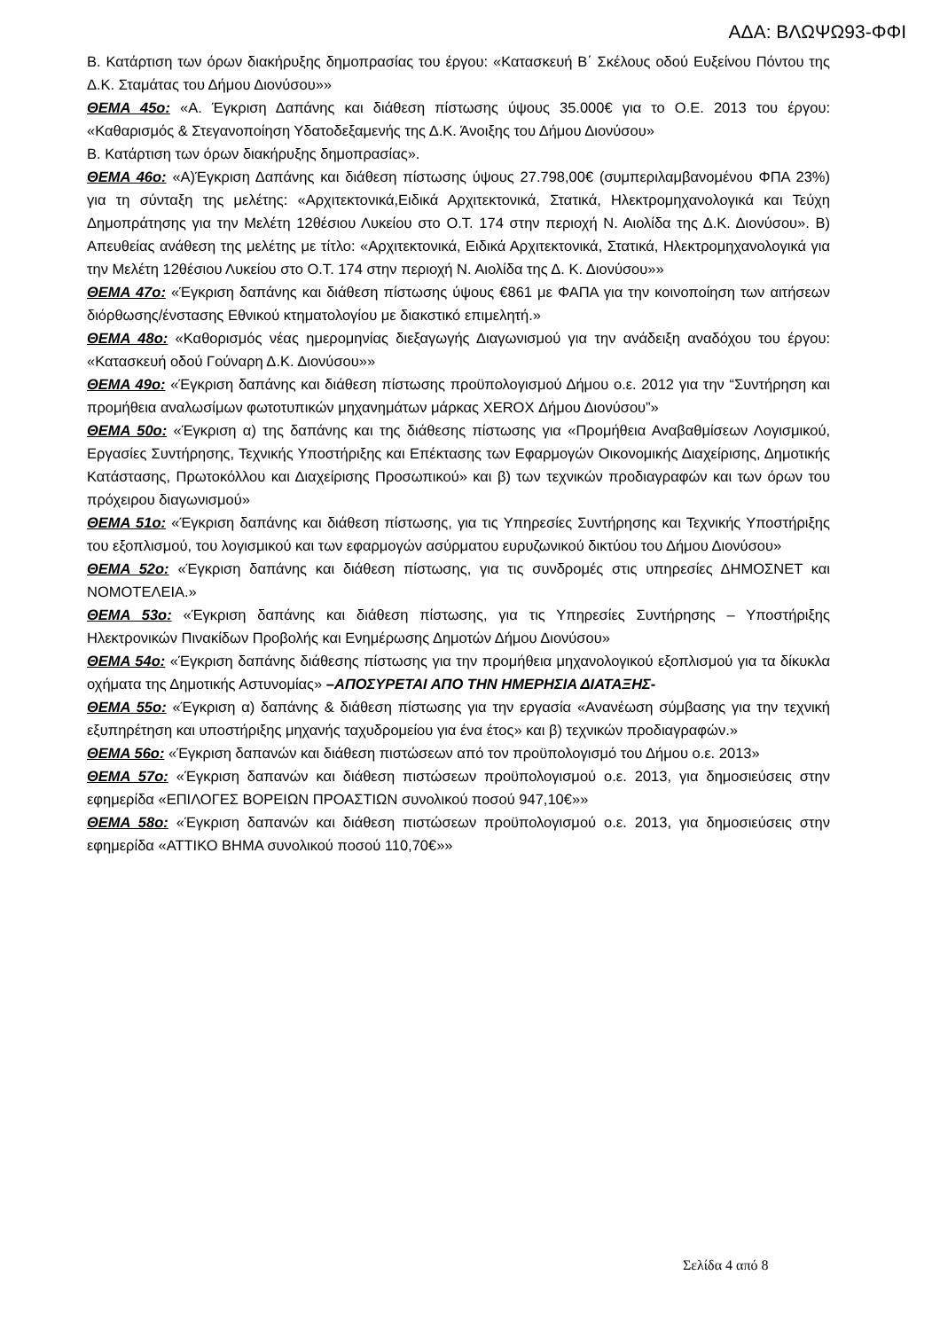ΑΔΑ: ΒΛΩΨΩ93-ΦΦΙ
Β. Κατάρτιση των όρων διακήρυξης δημοπρασίας του έργου: «Κατασκευή Β΄ Σκέλους οδού Ευξείνου Πόντου της Δ.Κ. Σταμάτας του Δήμου Διονύσου»»
ΘΕΜΑ 45ο: «Α. Έγκριση Δαπάνης και διάθεση πίστωσης ύψους 35.000€ για το Ο.Ε. 2013 του έργου: «Καθαρισμός & Στεγανοποίηση Υδατοδεξαμενής της Δ.Κ. Άνοιξης του Δήμου Διονύσου»
Β. Κατάρτιση των όρων διακήρυξης δημοπρασίας».
ΘΕΜΑ 46ο: «Α)Έγκριση Δαπάνης και διάθεση πίστωσης ύψους 27.798,00€ (συμπεριλαμβανομένου ΦΠΑ 23%) για τη σύνταξη της μελέτης: «Αρχιτεκτονικά,Ειδικά Αρχιτεκτονικά, Στατικά, Ηλεκτρομηχανολογικά και Τεύχη Δημοπράτησης για την Μελέτη 12θέσιου Λυκείου στο Ο.Τ. 174 στην περιοχή Ν. Αιολίδα της Δ.Κ. Διονύσου». Β) Απευθείας ανάθεση της μελέτης με τίτλο: «Αρχιτεκτονικά, Ειδικά Αρχιτεκτονικά, Στατικά, Ηλεκτρομηχανολογικά για την Μελέτη 12θέσιου Λυκείου στο Ο.Τ. 174 στην περιοχή Ν. Αιολίδα της Δ. Κ. Διονύσου»»
ΘΕΜΑ 47ο: «Έγκριση δαπάνης και διάθεση πίστωσης ύψους €861 με ΦΑΠΑ για την κοινοποίηση των αιτήσεων διόρθωσης/ένστασης Εθνικού κτηματολογίου με διακστικό επιμελητή.»
ΘΕΜΑ 48ο: «Καθορισμός νέας ημερομηνίας διεξαγωγής Διαγωνισμού για την ανάδειξη αναδόχου του έργου: «Κατασκευή οδού Γούναρη Δ.Κ. Διονύσου»»
ΘΕΜΑ 49ο: «Έγκριση δαπάνης και διάθεση πίστωσης προϋπολογισμού Δήμου ο.ε. 2012 για την “Συντήρηση και προμήθεια αναλωσίμων φωτοτυπικών μηχανημάτων μάρκας XEROX Δήμου Διονύσου”»
ΘΕΜΑ 50ο: «Έγκριση α) της δαπάνης και της διάθεσης πίστωσης για «Προμήθεια Αναβαθμίσεων Λογισμικού, Εργασίες Συντήρησης, Τεχνικής Υποστήριξης και Επέκτασης των Εφαρμογών Οικονομικής Διαχείρισης, Δημοτικής Κατάστασης, Πρωτοκόλλου και Διαχείρισης Προσωπικού» και β) των τεχνικών προδιαγραφών και των όρων του πρόχειρου διαγωνισμού»
ΘΕΜΑ 51ο: «Έγκριση δαπάνης και διάθεση πίστωσης, για τις Υπηρεσίες Συντήρησης και Τεχνικής Υποστήριξης του εξοπλισμού, του λογισμικού και των εφαρμογών ασύρματου ευρυζωνικού δικτύου του Δήμου Διονύσου»
ΘΕΜΑ 52ο: «Έγκριση δαπάνης και διάθεση πίστωσης, για τις συνδρομές στις υπηρεσίες ΔΗΜΟΣΝΕΤ και ΝΟΜΟΤΕΛΕΙΑ.»
ΘΕΜΑ 53ο: «Έγκριση δαπάνης και διάθεση πίστωσης, για τις Υπηρεσίες Συντήρησης – Υποστήριξης Ηλεκτρονικών Πινακίδων Προβολής και Ενημέρωσης Δημοτών Δήμου Διονύσου»
ΘΕΜΑ 54ο: «Έγκριση δαπάνης διάθεσης πίστωσης για την προμήθεια μηχανολογικού εξοπλισμού για τα δίκυκλα οχήματα της Δημοτικής Αστυνομίας» –ΑΠΟΣΥΡΕΤΑΙ ΑΠΟ ΤΗΝ ΗΜΕΡΗΣΙΑ ΔΙΑΤΑΞΗΣ-
ΘΕΜΑ 55ο: «Έγκριση α) δαπάνης & διάθεση πίστωσης για την εργασία «Ανανέωση σύμβασης για την τεχνική εξυπηρέτηση και υποστήριξης μηχανής ταχυδρομείου για ένα έτος» και β) τεχνικών προδιαγραφών.»
ΘΕΜΑ 56ο: «Έγκριση δαπανών και διάθεση πιστώσεων από τον προϋπολογισμό του Δήμου ο.ε. 2013»
ΘΕΜΑ 57ο: «Έγκριση δαπανών και διάθεση πιστώσεων προϋπολογισμού ο.ε. 2013, για δημοσιεύσεις στην εφημερίδα «ΕΠΙΛΟΓΕΣ ΒΟΡΕΙΩΝ ΠΡΟΑΣΤΙΩΝ συνολικού ποσού 947,10€»»
ΘΕΜΑ 58ο: «Έγκριση δαπανών και διάθεση πιστώσεων προϋπολογισμού ο.ε. 2013, για δημοσιεύσεις στην εφημερίδα «ΑΤΤΙΚΟ ΒΗΜΑ συνολικού ποσού 110,70€»»
Σελίδα 4 από 8